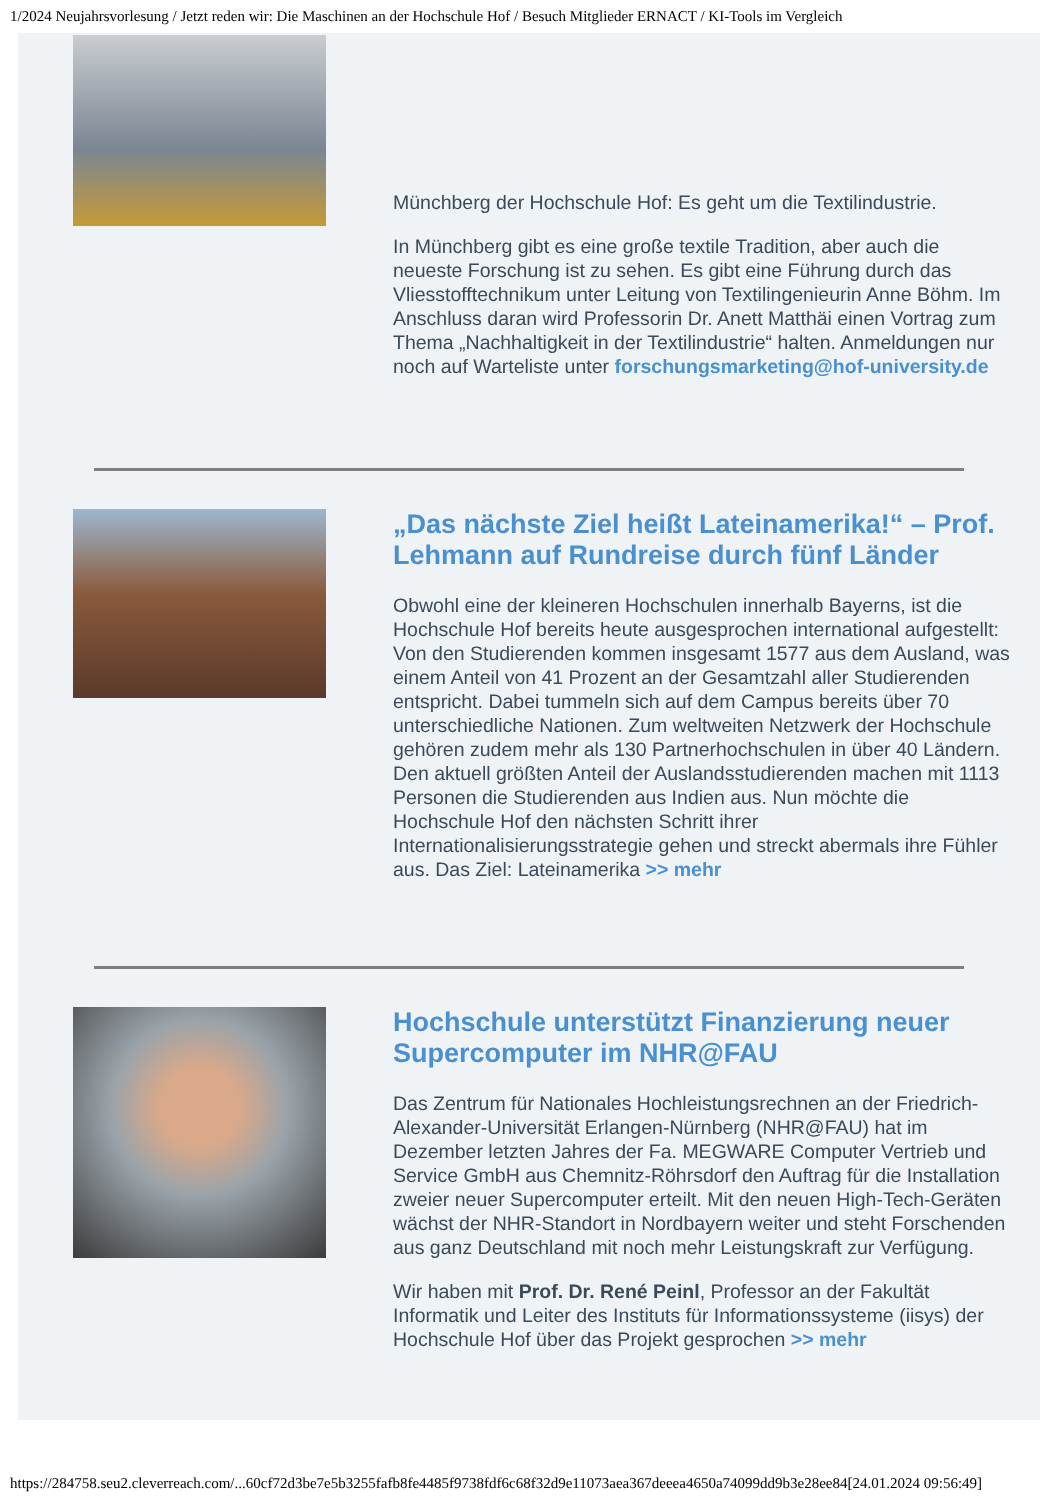1/2024 Neujahrsvorlesung / Jetzt reden wir: Die Maschinen an der Hochschule Hof / Besuch Mitglieder ERNACT / KI-Tools im Vergleich
Münchberg der Hochschule Hof: Es geht um die Textilindustrie.
In Münchberg gibt es eine große textile Tradition, aber auch die neueste Forschung ist zu sehen. Es gibt eine Führung durch das Vliesstofftechnikum unter Leitung von Textilingenieurin Anne Böhm. Im Anschluss daran wird Professorin Dr. Anett Matthäi einen Vortrag zum Thema „Nachhaltigkeit in der Textilindustrie“ halten. Anmeldungen nur noch auf Warteliste unter forschungsmarketing@hof-university.de
„Das nächste Ziel heißt Lateinamerika!“ – Prof. Lehmann auf Rundreise durch fünf Länder
Obwohl eine der kleineren Hochschulen innerhalb Bayerns, ist die Hochschule Hof bereits heute ausgesprochen international aufgestellt: Von den Studierenden kommen insgesamt 1577 aus dem Ausland, was einem Anteil von 41 Prozent an der Gesamtzahl aller Studierenden entspricht. Dabei tummeln sich auf dem Campus bereits über 70 unterschiedliche Nationen. Zum weltweiten Netzwerk der Hochschule gehören zudem mehr als 130 Partnerhochschulen in über 40 Ländern. Den aktuell größten Anteil der Auslandsstudierenden machen mit 1113 Personen die Studierenden aus Indien aus. Nun möchte die Hochschule Hof den nächsten Schritt ihrer Internationalisierungsstrategie gehen und streckt abermals ihre Fühler aus. Das Ziel: Lateinamerika >> mehr
Hochschule unterstützt Finanzierung neuer Supercomputer im NHR@FAU
Das Zentrum für Nationales Hochleistungsrechnen an der Friedrich-Alexander-Universität Erlangen-Nürnberg (NHR@FAU) hat im Dezember letzten Jahres der Fa. MEGWARE Computer Vertrieb und Service GmbH aus Chemnitz-Röhrsdorf den Auftrag für die Installation zweier neuer Supercomputer erteilt. Mit den neuen High-Tech-Geräten wächst der NHR-Standort in Nordbayern weiter und steht Forschenden aus ganz Deutschland mit noch mehr Leistungskraft zur Verfügung.
Wir haben mit Prof. Dr. René Peinl, Professor an der Fakultät Informatik und Leiter des Instituts für Informationssysteme (iisys) der Hochschule Hof über das Projekt gesprochen >> mehr
https://284758.seu2.cleverreach.com/...60cf72d3be7e5b3255fafb8fe4485f9738fdf6c68f32d9e11073aea367deeea4650a74099dd9b3e28ee84[24.01.2024 09:56:49]